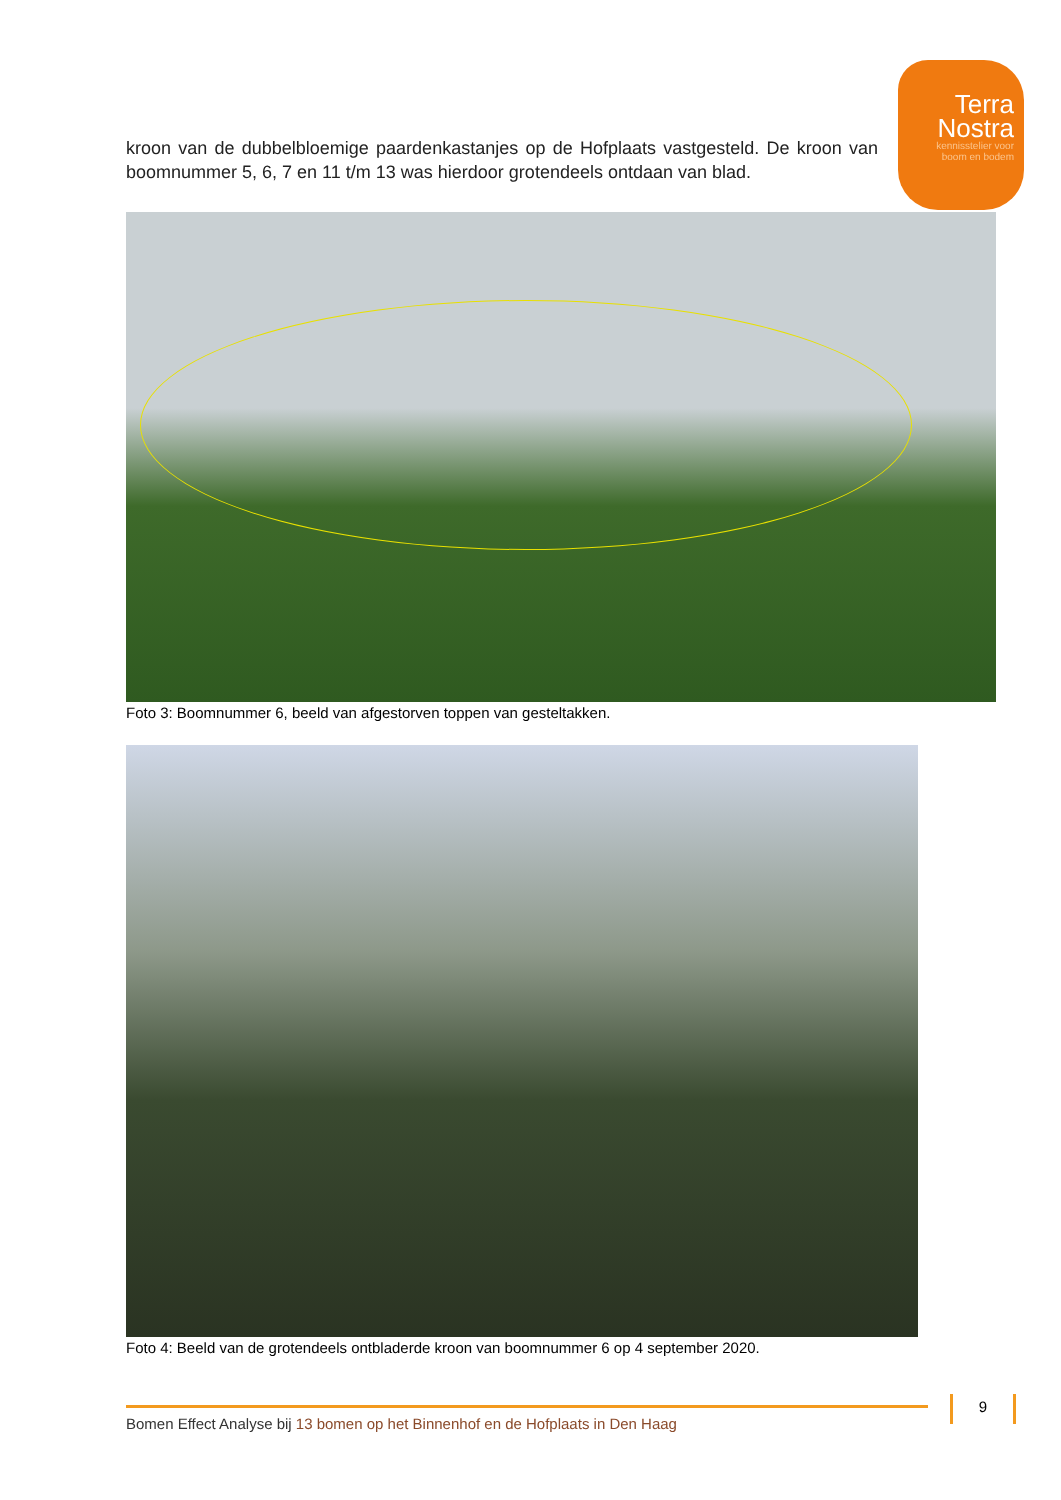Terra
Nostra
kennisstelier voor
boom en bodem
kroon van de dubbelbloemige paardenkastanjes op de Hofplaats vastgesteld. De kroon van boomnummer 5, 6, 7 en 11 t/m 13 was hierdoor grotendeels ontdaan van blad.
Foto 3: Boomnummer 6, beeld van afgestorven toppen van gesteltakken.
Foto 4: Beeld van de grotendeels ontbladerde kroon van boomnummer 6 op 4 september 2020.
Bomen Effect Analyse bij 13 bomen op het Binnenhof en de Hofplaats in Den Haag
9